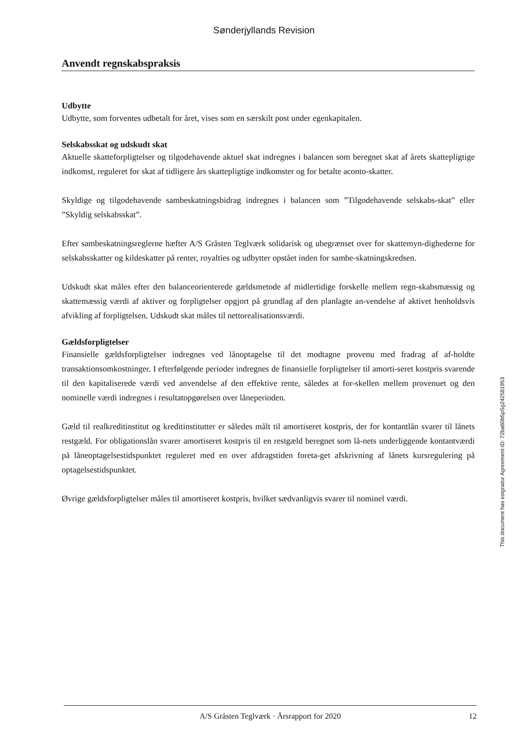Sønderjyllands Revision
Anvendt regnskabspraksis
Udbytte
Udbytte, som forventes udbetalt for året, vises som en særskilt post under egenkapitalen.
Selskabsskat og udskudt skat
Aktuelle skatteforpligtelser og tilgodehavende aktuel skat indregnes i balancen som beregnet skat af årets skattepligtige indkomst, reguleret for skat af tidligere års skattepligtige indkomster og for betalte aconto-skatter.
Skyldige og tilgodehavende sambeskatningsbidrag indregnes i balancen som ”Tilgodehavende selskabs-skat” eller ”Skyldig selskabsskat”.
Efter sambeskatningsreglerne hæfter A/S Gråsten Teglværk solidarisk og ubegrænset over for skattemyn-dighederne for selskabsskatter og kildeskatter på renter, royalties og udbytter opstået inden for sambe-skatningskredsen.
Udskudt skat måles efter den balanceorienterede gældsmetode af midlertidige forskelle mellem regn-skabsmæssig og skattemæssig værdi af aktiver og forpligtelser opgjort på grundlag af den planlagte an-vendelse af aktivet henholdsvis afvikling af forpligtelsen. Udskudt skat måles til nettorealisationsværdi.
Gældsforpligtelser
Finansielle gældsforpligtelser indregnes ved lånoptagelse til det modtagne provenu med fradrag af af-holdte transaktionsomkostninger. I efterfølgende perioder indregnes de finansielle forpligtelser til amorti-seret kostpris svarende til den kapitaliserede værdi ved anvendelse af den effektive rente, således at for-skellen mellem provenuet og den nominelle værdi indregnes i resultatopgørelsen over låneperioden.
Gæld til realkreditinstitut og kreditinstitutter er således målt til amortiseret kostpris, der for kontantlån svarer til lånets restgæld. For obligationslån svarer amortiseret kostpris til en restgæld beregnet som lå-nets underliggende kontantværdi på låneoptagelsestidspunktet reguleret med en over afdragstiden foreta-get afskrivning af lånets kursregulering på optagelsestidspunktet.
Øvrige gældsforpligtelser måles til amortiseret kostpris, hvilket sædvanligvis svarer til nominel værdi.
This document has esignatur Agreement-ID: 72ba60b5pSg242581953
A/S Gråsten Teglværk · Årsrapport for 2020 12